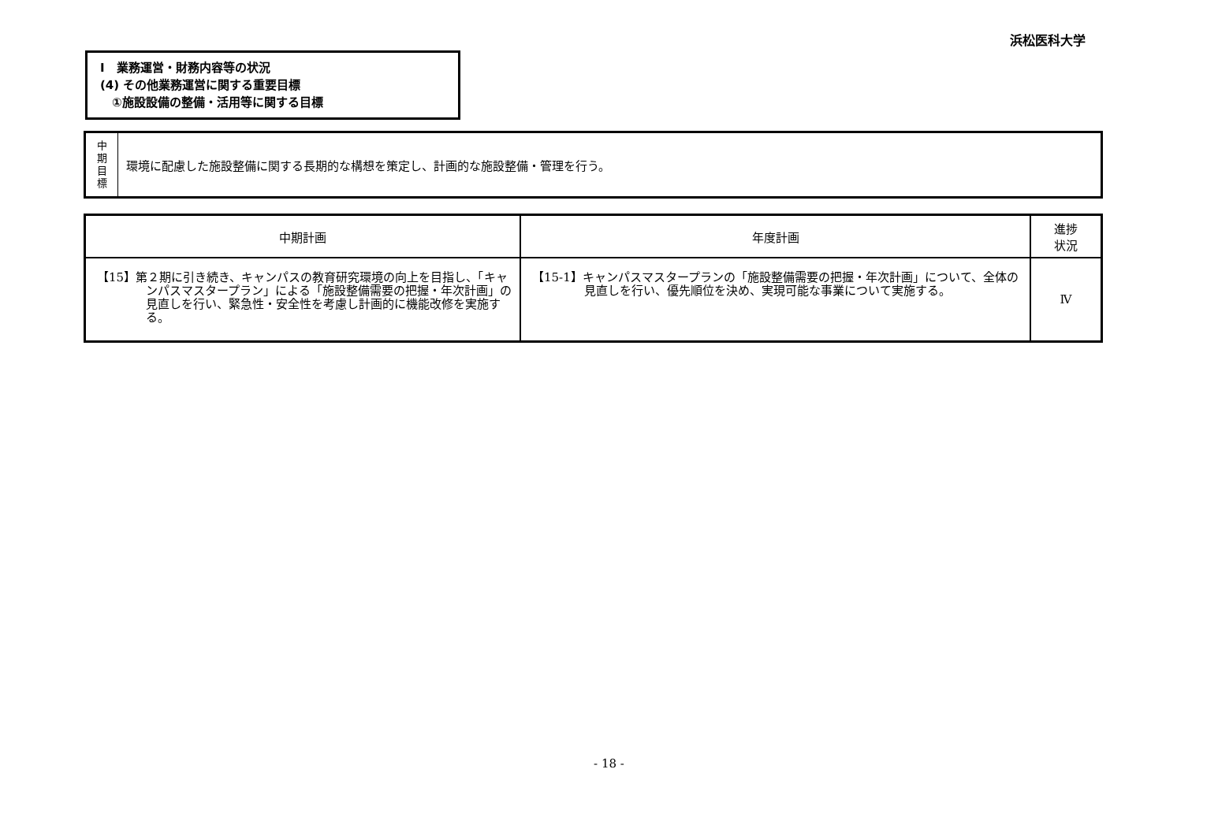浜松医科大学
Ⅰ　業務運営・財務内容等の状況
(4) その他業務運営に関する重要目標
　①施設設備の整備・活用等に関する目標
| 中 期 目 標 | 環境に配慮した施設整備に関する長期的な構想を策定し、計画的な施設整備・管理を行う。 |
| 中期計画 | 年度計画 | 進捗 状況 |
| --- | --- | --- |
| 【15】第２期に引き続き、キャンパスの教育研究環境の向上を目指し、「キャンパスマスタープラン」による「施設整備需要の把握・年次計画」の見直しを行い、緊急性・安全性を考慮し計画的に機能改修を実施する。 | 【15-1】キャンパスマスタープランの「施設整備需要の把握・年次計画」について、全体の見直しを行い、優先順位を決め、実現可能な事業について実施する。 | Ⅳ |
- 18 -